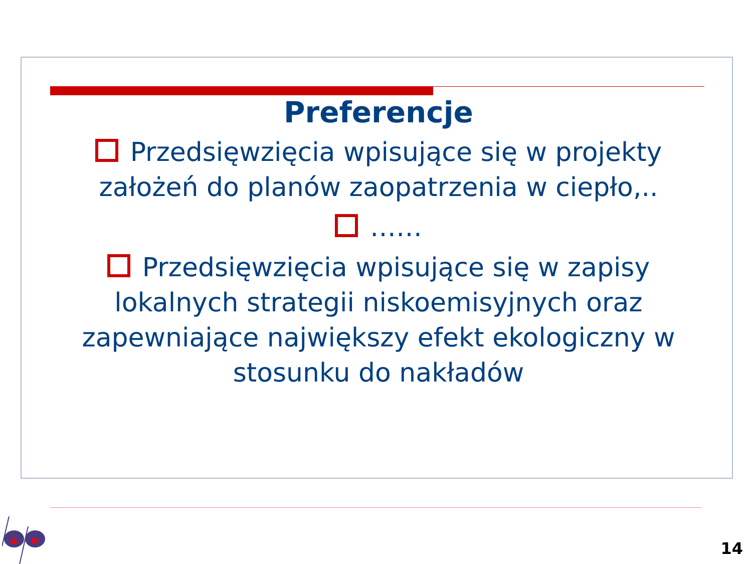Preferencje
Przedsięwzięcia wpisujące się w projekty założeń do planów zaopatrzenia w ciepło,..
……
Przedsięwzięcia wpisujące się w zapisy lokalnych strategii niskoemisyjnych oraz zapewniające największy efekt ekologiczny w stosunku do nakładów
a
e
14